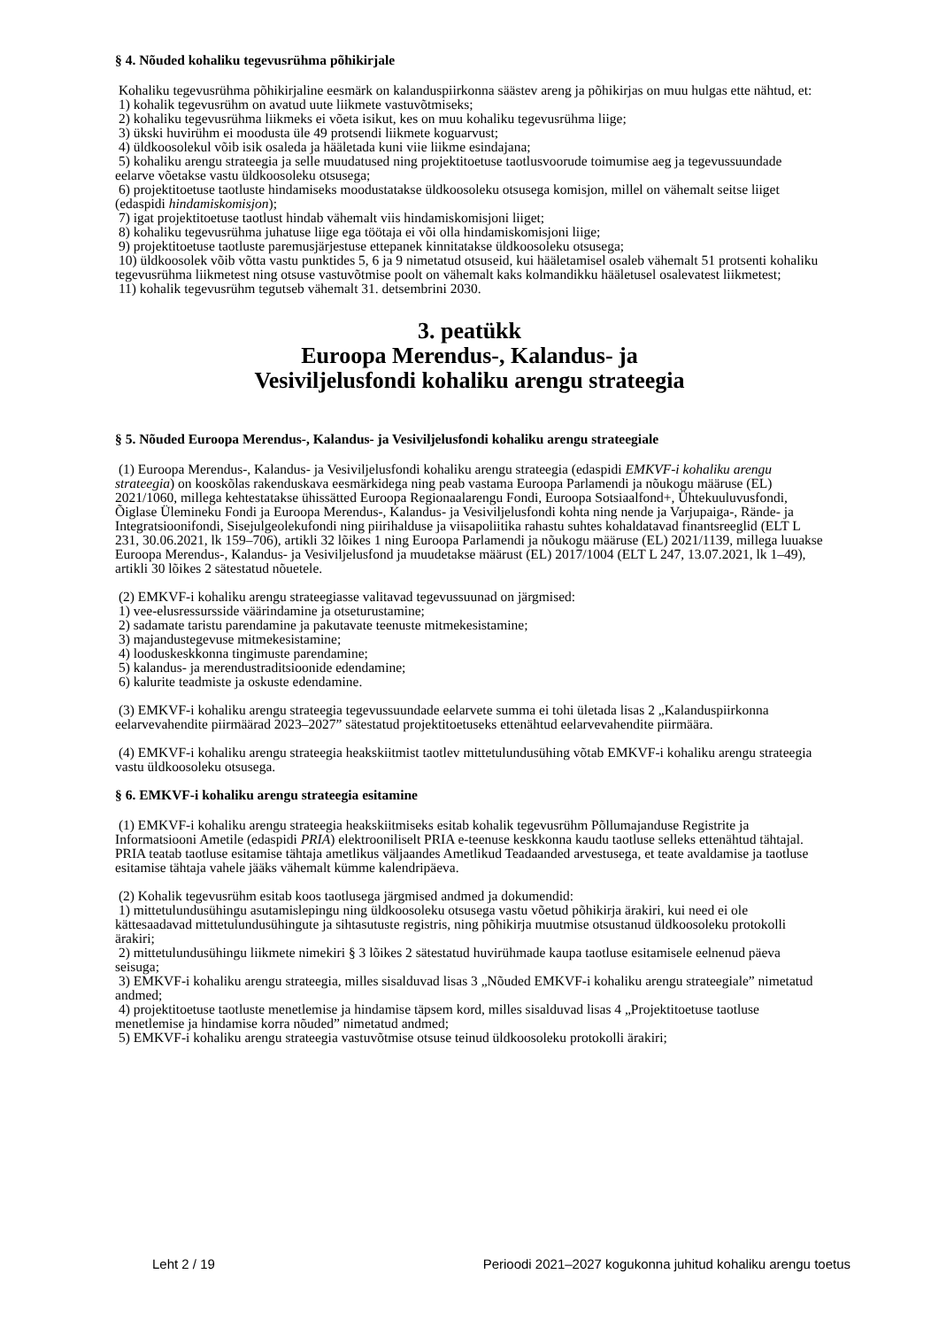§ 4. Nõuded kohaliku tegevusrühma põhikirjale
Kohaliku tegevusrühma põhikirjaline eesmärk on kalanduspiirkonna säästev areng ja põhikirjas on muu hulgas ette nähtud, et:
1) kohalik tegevusrühm on avatud uute liikmete vastuvõtmiseks;
2) kohaliku tegevusrühma liikmeks ei võeta isikut, kes on muu kohaliku tegevusrühma liige;
3) ükski huvirühm ei moodusta üle 49 protsendi liikmete koguarvust;
4) üldkoosolekul võib isik osaleda ja hääletada kuni viie liikme esindajana;
5) kohaliku arengu strateegia ja selle muudatused ning projektitoetuse taotlusvoorude toimumise aeg ja tegevussuundade eelarve võetakse vastu üldkoosoleku otsusega;
6) projektitoetuse taotluste hindamiseks moodustatakse üldkoosoleku otsusega komisjon, millel on vähemalt seitse liiget (edaspidi hindamiskomisjon);
7) igat projektitoetuse taotlust hindab vähemalt viis hindamiskomisjoni liiget;
8) kohaliku tegevusrühma juhatuse liige ega töötaja ei või olla hindamiskomisjoni liige;
9) projektitoetuse taotluste paremusjärjestuse ettepanek kinnitatakse üldkoosoleku otsusega;
10) üldkoosolek võib võtta vastu punktides 5, 6 ja 9 nimetatud otsuseid, kui hääletamisel osaleb vähemalt 51 protsenti kohaliku tegevusrühma liikmetest ning otsuse vastuvõtmise poolt on vähemalt kaks kolmandikku hääletusel osalevatest liikmetest;
11) kohalik tegevusrühm tegutseb vähemalt 31. detsembrini 2030.
3. peatükk
Euroopa Merendus-, Kalandus- ja
Vesiviljelusfondi kohaliku arengu strateegia
§ 5. Nõuded Euroopa Merendus-, Kalandus- ja Vesiviljelusfondi kohaliku arengu strateegiale
(1) Euroopa Merendus-, Kalandus- ja Vesiviljelusfondi kohaliku arengu strateegia (edaspidi EMKVF-i kohaliku arengu strateegia) on kooskõlas rakenduskava eesmärkidega ning peab vastama Euroopa Parlamendi ja nõukogu määruse (EL) 2021/1060, millega kehtestatakse ühissätted Euroopa Regionaalarengu Fondi, Euroopa Sotsiaalfond+, Ühtekuuluvusfondi, Õiglase Ülemineku Fondi ja Euroopa Merendus-, Kalandus- ja Vesiviljelusfondi kohta ning nende ja Varjupaiga-, Rände- ja Integratsioonifondi, Sisejulgeolekufondi ning piirihalduse ja viisapoliitika rahastu suhtes kohaldatavad finantsreeglid (ELT L 231, 30.06.2021, lk 159–706), artikli 32 lõikes 1 ning Euroopa Parlamendi ja nõukogu määruse (EL) 2021/1139, millega luuakse Euroopa Merendus-, Kalandus- ja Vesiviljelusfond ja muudetakse määrust (EL) 2017/1004 (ELT L 247, 13.07.2021, lk 1–49), artikli 30 lõikes 2 sätestatud nõuetele.
(2) EMKVF-i kohaliku arengu strateegiasse valitavad tegevussuunad on järgmised:
1) vee-elusressursside väärindamine ja otseturustamine;
2) sadamate taristu parendamine ja pakutavate teenuste mitmekesistamine;
3) majandustegevuse mitmekesistamine;
4) looduskeskkonna tingimuste parendamine;
5) kalandus- ja merendustraditsioonide edendamine;
6) kalurite teadmiste ja oskuste edendamine.
(3) EMKVF-i kohaliku arengu strateegia tegevussuundade eelarvete summa ei tohi ületada lisas 2 „Kalanduspiirkonna eelarvevahendite piirmäärad 2023–2027” sätestatud projektitoetuseks ettenähtud eelarvevahendite piirmäära.
(4) EMKVF-i kohaliku arengu strateegia heakskiitmist taotlev mittetulundusühing võtab EMKVF-i kohaliku arengu strateegia vastu üldkoosoleku otsusega.
§ 6. EMKVF-i kohaliku arengu strateegia esitamine
(1) EMKVF-i kohaliku arengu strateegia heakskiitmiseks esitab kohalik tegevusrühm Põllumajanduse Registrite ja Informatsiooni Ametile (edaspidi PRIA) elektrooniliselt PRIA e-teenuse keskkonna kaudu taotluse selleks ettenähtud tähtajal. PRIA teatab taotluse esitamise tähtaja ametlikus väljaandes Ametlikud Teadaanded arvestusega, et teate avaldamise ja taotluse esitamise tähtaja vahele jääks vähemalt kümme kalendripäeva.
(2) Kohalik tegevusrühm esitab koos taotlusega järgmised andmed ja dokumendid:
1) mittetulundusühingu asutamislepingu ning üldkoosoleku otsusega vastu võetud põhikirja ärakiri, kui need ei ole kättesaadavad mittetulundusühingute ja sihtasutuste registris, ning põhikirja muutmise otsustanud üldkoosoleku protokolli ärakiri;
2) mittetulundusühingu liikmete nimekiri § 3 lõikes 2 sätestatud huvirühmade kaupa taotluse esitamisele eelnenud päeva seisuga;
3) EMKVF-i kohaliku arengu strateegia, milles sisalduvad lisas 3 „Nõuded EMKVF-i kohaliku arengu strateegiale” nimetatud andmed;
4) projektitoetuse taotluste menetlemise ja hindamise täpsem kord, milles sisalduvad lisas 4 „Projektitoetuse taotluse menetlemise ja hindamise korra nõuded” nimetatud andmed;
5) EMKVF-i kohaliku arengu strateegia vastuvõtmise otsuse teinud üldkoosoleku protokolli ärakiri;
Leht 2 / 19 Perioodi 2021–2027 kogukonna juhitud kohaliku arengu toetus